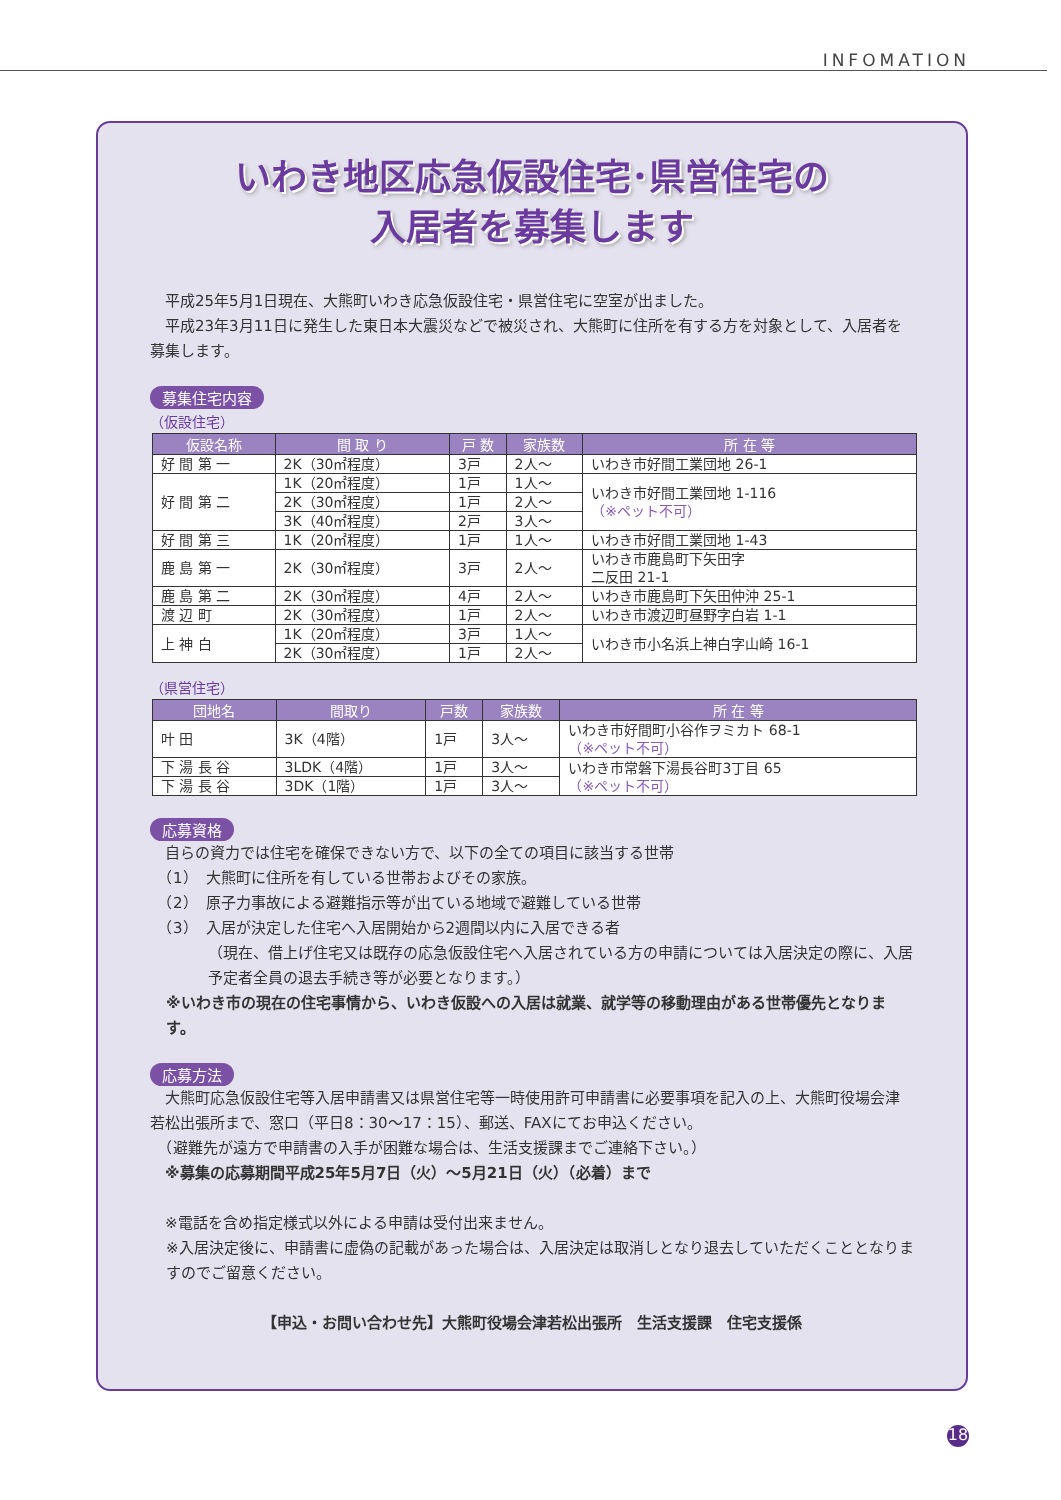INFOMATION
いわき地区応急仮設住宅･県営住宅の
入居者を募集します
　平成25年5月1日現在、大熊町いわき応急仮設住宅・県営住宅に空室が出ました。
　平成23年3月11日に発生した東日本大震災などで被災され、大熊町に住所を有する方を対象として、入居者を募集します。
募集住宅内容
（仮設住宅）
| 仮設名称 | 間 取 り | 戸 数 | 家族数 | 所 在 等 |
| --- | --- | --- | --- | --- |
| 好 間 第 一 | 2K（30㎡程度） | 3戸 | 2人～ | いわき市好間工業団地 26-1 |
| 好 間 第 二 | 1K（20㎡程度） | 1戸 | 1人～ | いわき市好間工業団地 1-116 （※ペット不可） |
| | 2K（30㎡程度） | 1戸 | 2人～ | |
| | 3K（40㎡程度） | 2戸 | 3人～ | |
| 好 間 第 三 | 1K（20㎡程度） | 1戸 | 1人～ | いわき市好間工業団地 1-43 |
| 鹿 島 第 一 | 2K（30㎡程度） | 3戸 | 2人～ | いわき市鹿島町下矢田字 二反田 21-1 |
| 鹿 島 第 二 | 2K（30㎡程度） | 4戸 | 2人～ | いわき市鹿島町下矢田仲沖 25-1 |
| 渡 辺 町 | 2K（30㎡程度） | 1戸 | 2人～ | いわき市渡辺町昼野字白岩 1-1 |
| 上 神 白 | 1K（20㎡程度） | 3戸 | 1人～ | いわき市小名浜上神白字山崎 16-1 |
| | 2K（30㎡程度） | 1戸 | 2人～ | |
（県営住宅）
| 団地名 | 間取り | 戸数 | 家族数 | 所 在 等 |
| --- | --- | --- | --- | --- |
| 叶 田 | 3K（4階） | 1戸 | 3人～ | いわき市好間町小谷作ヲミカト 68-1 （※ペット不可） |
| 下 湯 長 谷 | 3LDK（4階） | 1戸 | 3人～ | いわき市常磐下湯長谷町3丁目 65 （※ペット不可） |
| 下 湯 長 谷 | 3DK（1階） | 1戸 | 3人～ | |
応募資格
　自らの資力では住宅を確保できない方で、以下の全ての項目に該当する世帯
　（1）　大熊町に住所を有している世帯およびその家族。
　（2）　原子力事故による避難指示等が出ている地域で避難している世帯
　（3）　入居が決定した住宅へ入居開始から2週間以内に入居できる者
（現在、借上げ住宅又は既存の応急仮設住宅へ入居されている方の申請については入居決定の際に、入居予定者全員の退去手続き等が必要となります。）
※いわき市の現在の住宅事情から、いわき仮設への入居は就業、就学等の移動理由がある世帯優先となります。
応募方法
　大熊町応急仮設住宅等入居申請書又は県営住宅等一時使用許可申請書に必要事項を記入の上、大熊町役場会津若松出張所まで、窓口（平日8：30～17：15）、郵送、FAXにてお申込ください。
　（避難先が遠方で申請書の入手が困難な場合は、生活支援課までご連絡下さい。）
　※募集の応募期間平成25年5月7日（火）～5月21日（火）（必着）まで
　※電話を含め指定様式以外による申請は受付出来ません。
※入居決定後に、申請書に虚偽の記載があった場合は、入居決定は取消しとなり退去していただくこととなりますのでご留意ください。
【申込・お問い合わせ先】大熊町役場会津若松出張所　生活支援課　住宅支援係
18